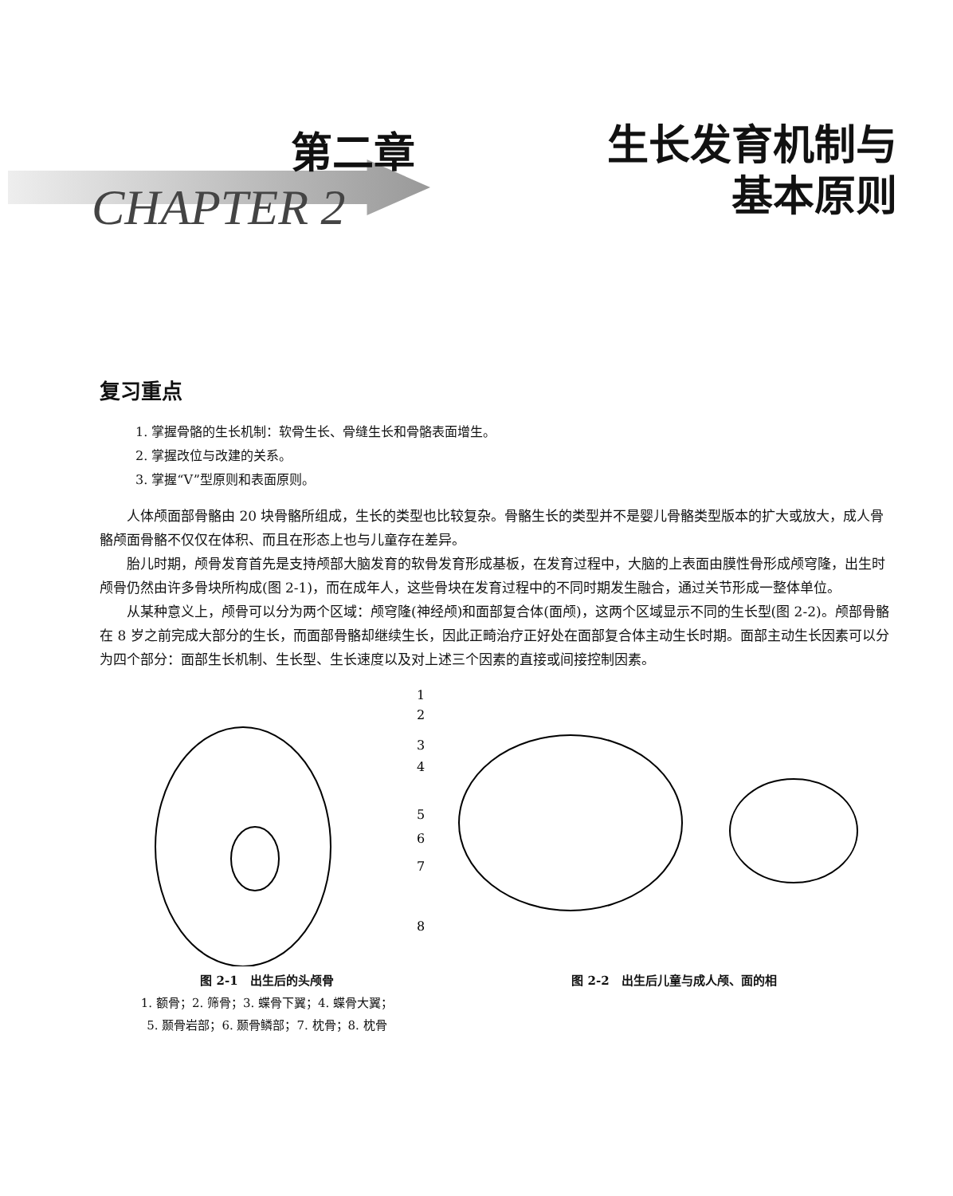第二章
CHAPTER 2
生长发育机制与
基本原则
复习重点
1. 掌握骨骼的生长机制：软骨生长、骨缝生长和骨骼表面增生。
2. 掌握改位与改建的关系。
3. 掌握“V”型原则和表面原则。
人体颅面部骨骼由 20 块骨骼所组成，生长的类型也比较复杂。骨骼生长的类型并不是婴儿骨骼类型版本的扩大或放大，成人骨骼颅面骨骼不仅仅在体积、而且在形态上也与儿童存在差异。
胎儿时期，颅骨发育首先是支持颅部大脑发育的软骨发育形成基板，在发育过程中，大脑的上表面由膜性骨形成颅穹隆，出生时颅骨仍然由许多骨块所构成(图 2-1)，而在成年人，这些骨块在发育过程中的不同时期发生融合，通过关节形成一整体单位。
从某种意义上，颅骨可以分为两个区域：颅穹隆(神经颅)和面部复合体(面颅)，这两个区域显示不同的生长型(图 2-2)。颅部骨骼在 8 岁之前完成大部分的生长，而面部骨骼却继续生长，因此正畸治疗正好处在面部复合体主动生长时期。面部主动生长因素可以分为四个部分：面部生长机制、生长型、生长速度以及对上述三个因素的直接或间接控制因素。
1
2
3
4
5
6
7
8
图 2-1　出生后的头颅骨
1. 额骨；2. 筛骨；3. 蝶骨下翼；4. 蝶骨大翼；
5. 颞骨岩部；6. 颞骨鳞部；7. 枕骨；8. 枕骨
图 2-2　出生后儿童与成人颅、面的相